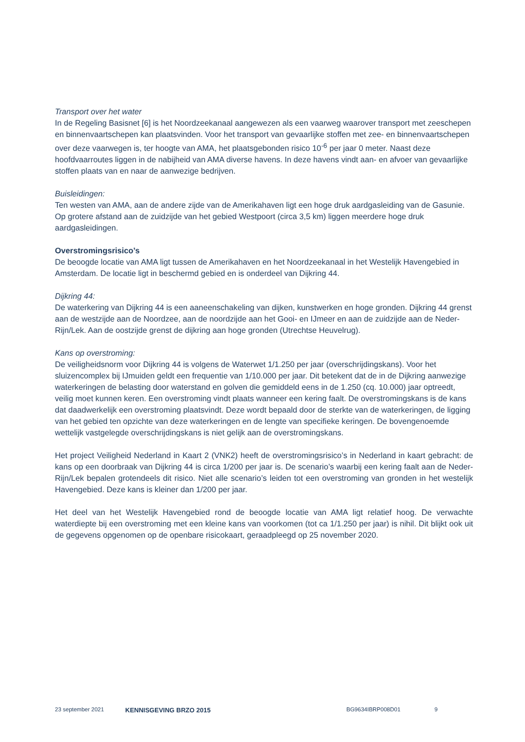Transport over het water
In de Regeling Basisnet [6] is het Noordzeekanaal aangewezen als een vaarweg waarover transport met zeeschepen en binnenvaartschepen kan plaatsvinden. Voor het transport van gevaarlijke stoffen met zee- en binnenvaartschepen over deze vaarwegen is, ter hoogte van AMA, het plaatsgebonden risico 10<sup>-6</sup> per jaar 0 meter. Naast deze hoofdvaarroutes liggen in de nabijheid van AMA diverse havens. In deze havens vindt aan- en afvoer van gevaarlijke stoffen plaats van en naar de aanwezige bedrijven.
Buisleidingen:
Ten westen van AMA, aan de andere zijde van de Amerikahaven ligt een hoge druk aardgasleiding van de Gasunie. Op grotere afstand aan de zuidzijde van het gebied Westpoort (circa 3,5 km) liggen meerdere hoge druk aardgasleidingen.
Overstromingsrisico’s
De beoogde locatie van AMA ligt tussen de Amerikahaven en het Noordzeekanaal in het Westelijk Havengebied in Amsterdam. De locatie ligt in beschermd gebied en is onderdeel van Dijkring 44.
Dijkring 44:
De waterkering van Dijkring 44 is een aaneenschakeling van dijken, kunstwerken en hoge gronden. Dijkring 44 grenst aan de westzijde aan de Noordzee, aan de noordzijde aan het Gooi- en IJmeer en aan de zuidzijde aan de Neder-Rijn/Lek. Aan de oostzijde grenst de dijkring aan hoge gronden (Utrechtse Heuvelrug).
Kans op overstroming:
De veiligheidsnorm voor Dijkring 44 is volgens de Waterwet 1/1.250 per jaar (overschrijdingskans). Voor het sluizencomplex bij IJmuiden geldt een frequentie van 1/10.000 per jaar. Dit betekent dat de in de Dijkring aanwezige waterkeringen de belasting door waterstand en golven die gemiddeld eens in de 1.250 (cq. 10.000) jaar optreedt, veilig moet kunnen keren. Een overstroming vindt plaats wanneer een kering faalt. De overstromingskans is de kans dat daadwerkelijk een overstroming plaatsvindt. Deze wordt bepaald door de sterkte van de waterkeringen, de ligging van het gebied ten opzichte van deze waterkeringen en de lengte van specifieke keringen. De bovengenoemde wettelijk vastgelegde overschrijdingskans is niet gelijk aan de overstromingskans.
Het project Veiligheid Nederland in Kaart 2 (VNK2) heeft de overstromingsrisico’s in Nederland in kaart gebracht: de kans op een doorbraak van Dijkring 44 is circa 1/200 per jaar is. De scenario’s waarbij een kering faalt aan de Neder-Rijn/Lek bepalen grotendeels dit risico. Niet alle scenario’s leiden tot een overstroming van gronden in het westelijk Havengebied. Deze kans is kleiner dan 1/200 per jaar.
Het deel van het Westelijk Havengebied rond de beoogde locatie van AMA ligt relatief hoog. De verwachte waterdiepte bij een overstroming met een kleine kans van voorkomen (tot ca 1/1.250 per jaar) is nihil. Dit blijkt ook uit de gegevens opgenomen op de openbare risicokaart, geraadpleegd op 25 november 2020.
23 september 2021 KENNISGEVING BRZO 2015 BG9634IBRP008D01 9